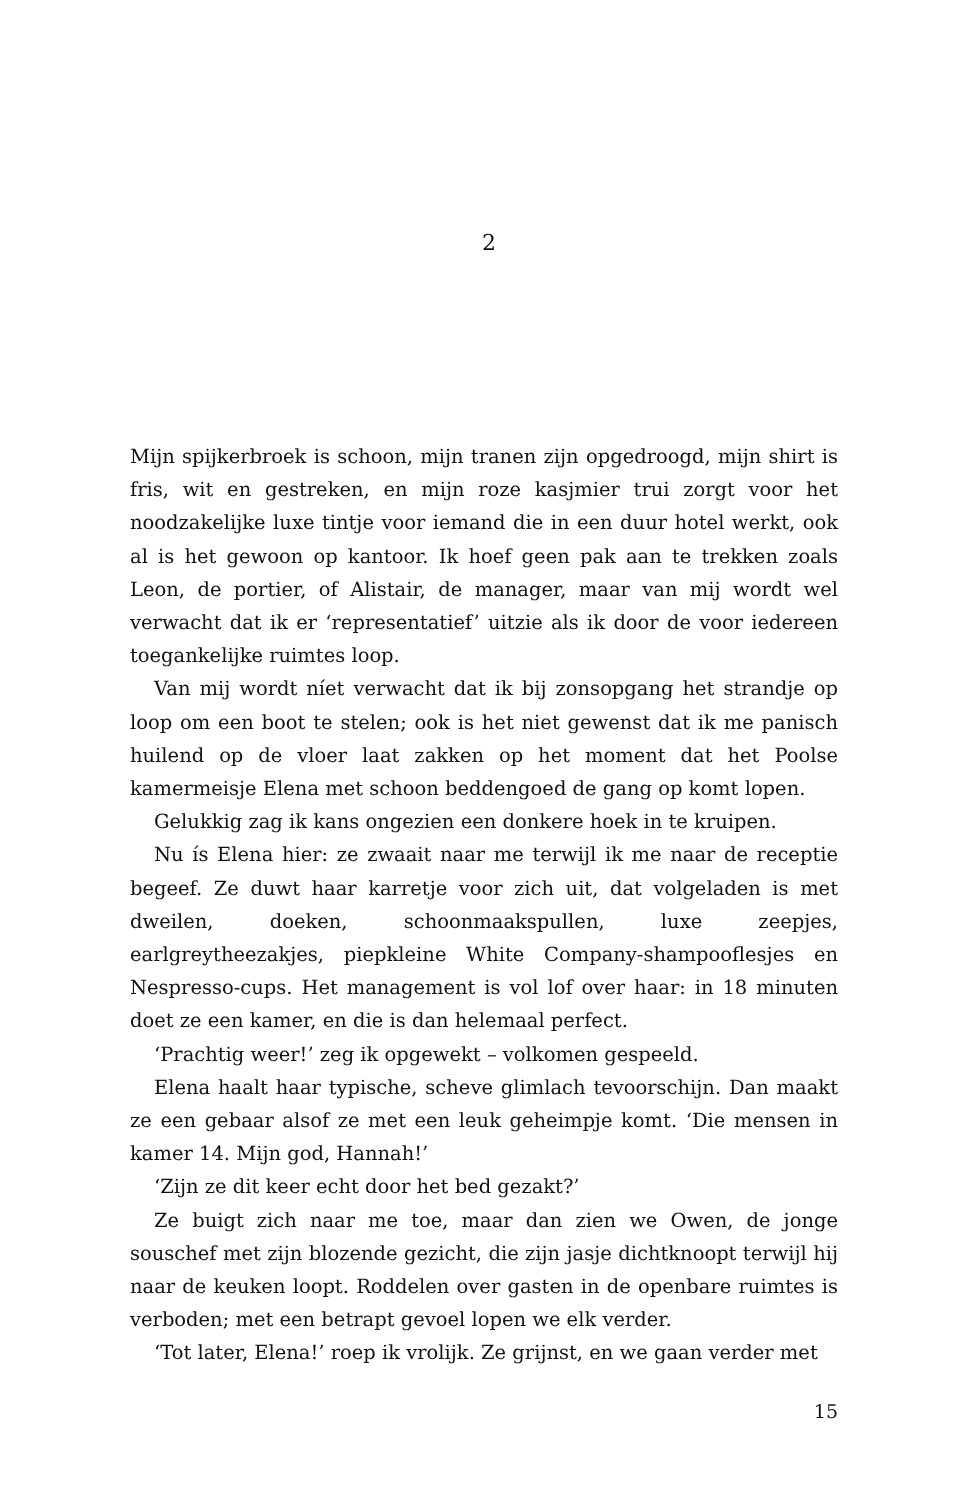2
Mijn spijkerbroek is schoon, mijn tranen zijn opgedroogd, mijn shirt is fris, wit en gestreken, en mijn roze kasjmier trui zorgt voor het noodzakelijke luxe tintje voor iemand die in een duur hotel werkt, ook al is het gewoon op kantoor. Ik hoef geen pak aan te trekken zoals Leon, de portier, of Alistair, de manager, maar van mij wordt wel verwacht dat ik er ‘representatief’ uitzie als ik door de voor iedereen toegankelijke ruimtes loop.
Van mij wordt níet verwacht dat ik bij zonsopgang het strandje op loop om een boot te stelen; ook is het niet gewenst dat ik me panisch huilend op de vloer laat zakken op het moment dat het Poolse kamermeisje Elena met schoon beddengoed de gang op komt lopen.
Gelukkig zag ik kans ongezien een donkere hoek in te kruipen.
Nu ís Elena hier: ze zwaait naar me terwijl ik me naar de receptie begeef. Ze duwt haar karretje voor zich uit, dat volgeladen is met dweilen, doeken, schoonmaakspullen, luxe zeepjes, earlgreytheezakjes, piepkleine White Company-shampooflesjes en Nespresso-cups. Het management is vol lof over haar: in 18 minuten doet ze een kamer, en die is dan helemaal perfect.
‘Prachtig weer!’ zeg ik opgewekt – volkomen gespeeld.
Elena haalt haar typische, scheve glimlach tevoorschijn. Dan maakt ze een gebaar alsof ze met een leuk geheimpje komt. ‘Die mensen in kamer 14. Mijn god, Hannah!’
‘Zijn ze dit keer echt door het bed gezakt?’
Ze buigt zich naar me toe, maar dan zien we Owen, de jonge souschef met zijn blozende gezicht, die zijn jasje dichtknoopt terwijl hij naar de keuken loopt. Roddelen over gasten in de openbare ruimtes is verboden; met een betrapt gevoel lopen we elk verder.
‘Tot later, Elena!’ roep ik vrolijk. Ze grijnst, en we gaan verder met
15